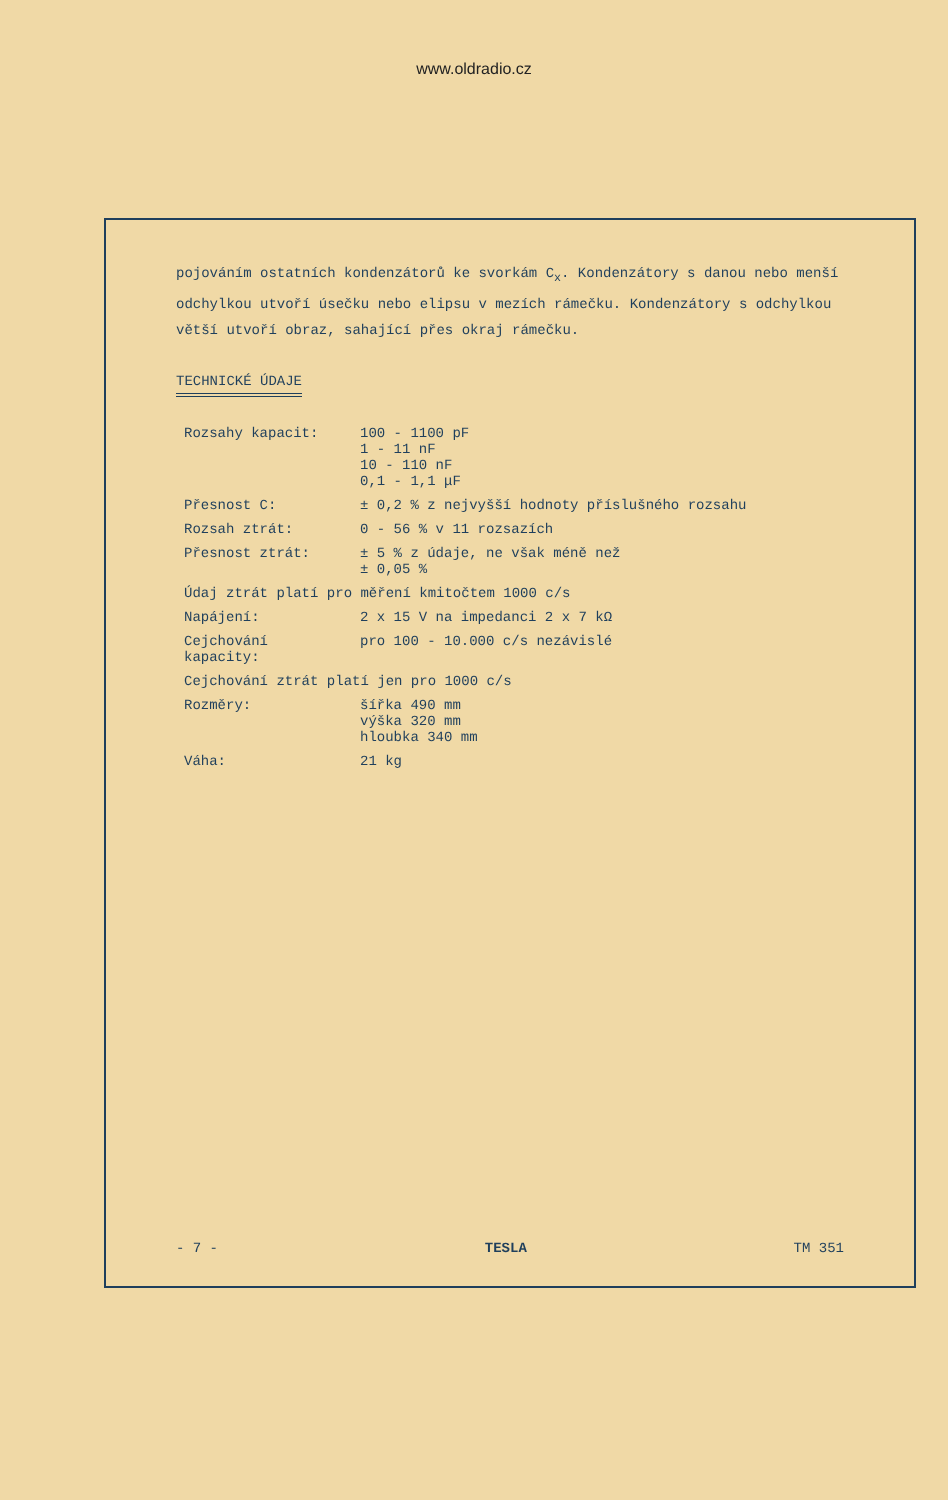www.oldradio.cz
pojováním ostatních kondenzátorů ke svorkám C<sub>x</sub>. Kondenzátory s danou nebo menší odchylkou utvoří úsečku nebo elipsu v mezích rámečku. Kondenzátory s odchylkou větší utvoří obraz, sahající přes okraj rámečku.
TECHNICKÉ ÚDAJE
| Rozsahy kapacit: | 100 - 1100 pF 1 - 11 nF 10 - 110 nF 0,1 - 1,1 μF |
| Přesnost C: | ± 0,2 % z nejvyšší hodnoty příslušného rozsahu |
| Rozsah ztrát: | 0 - 56 % v 11 rozsazích |
| Přesnost ztrát: | ± 5 % z údaje, ne však méně než ± 0,05 % |
| Údaj ztrát platí pro měření kmitočtem 1000 c/s | |
| Napájení: | 2 x 15 V na impedanci 2 x 7 kΩ |
| Cejchování kapacity: | pro 100 - 10.000 c/s nezávislé |
| Cejchování ztrát platí jen pro 1000 c/s | |
| Rozměry: | šířka 490 mm výška 320 mm hloubka 340 mm |
| Váha: | 21 kg |
- 7 - TESLA TM 351